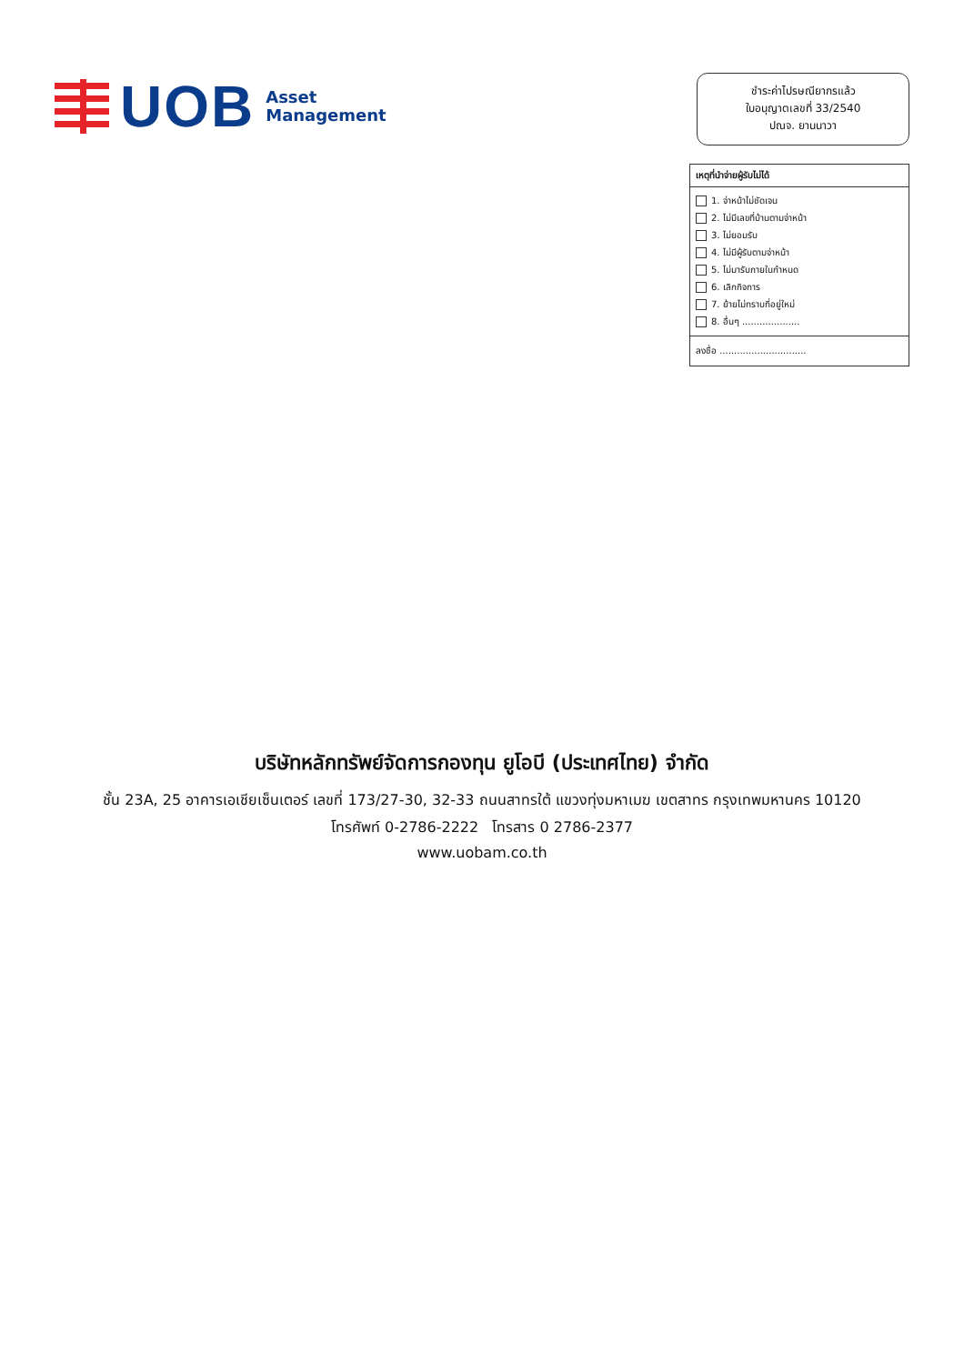UOB
Asset
Management
ชำระค่าไปรษณียากรแล้ว
ใบอนุญาตเลขที่ 33/2540
ปณจ. ยานนาวา
เหตุที่นำจ่ายผู้รับไม่ได้
1. จ่าหน้าไม่ชัดเจน
2. ไม่มีเลขที่บ้านตามจ่าหน้า
3. ไม่ยอมรับ
4. ไม่มีผู้รับตามจ่าหน้า
5. ไม่มารับภายในกำหนด
6. เลิกกิจการ
7. ย้ายไม่ทราบที่อยู่ใหม่
8. อื่นๆ ....................
ลงชื่อ ..............................
บริษัทหลักทรัพย์จัดการกองทุน ยูโอบี (ประเทศไทย) จำกัด
ชั้น 23A, 25 อาคารเอเชียเซ็นเตอร์ เลขที่ 173/27-30, 32-33 ถนนสาทรใต้ แขวงทุ่งมหาเมฆ เขตสาทร กรุงเทพมหานคร 10120
โทรศัพท์ 0-2786-2222 โทรสาร 0 2786-2377
www.uobam.co.th